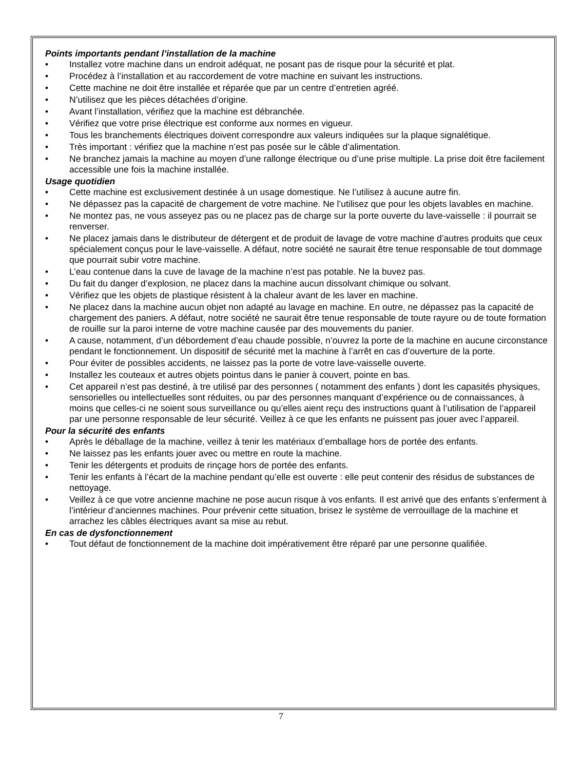Points importants pendant l’installation de la machine
• Installez votre machine dans un endroit adéquat, ne posant pas de risque pour la sécurité et plat.
• Procédez à l’installation et au raccordement de votre machine en suivant les instructions.
• Cette machine ne doit être installée et réparée que par un centre d’entretien agréé.
• N’utilisez que les pièces détachées d’origine.
• Avant l’installation, vérifiez que la machine est débranchée.
• Vérifiez que votre prise électrique est conforme aux normes en vigueur.
• Tous les branchements électriques doivent correspondre aux valeurs indiquées sur la plaque signalétique.
• Très important : vérifiez que la machine n’est pas posée sur le câble d’alimentation.
• Ne branchez jamais la machine au moyen d’une rallonge électrique ou d’une prise multiple. La prise doit être facilement accessible une fois la machine installée.
Usage quotidien
• Cette machine est exclusivement destinée à un usage domestique. Ne l’utilisez à aucune autre fin.
• Ne dépassez pas la capacité de chargement de votre machine. Ne l’utilisez que pour les objets lavables en machine.
• Ne montez pas, ne vous asseyez pas ou ne placez pas de charge sur la porte ouverte du lave-vaisselle : il pourrait se renverser.
• Ne placez jamais dans le distributeur de détergent et de produit de lavage de votre machine d’autres produits que ceux spécialement conçus pour le lave-vaisselle. A défaut, notre société ne saurait être tenue responsable de tout dommage que pourrait subir votre machine.
• L’eau contenue dans la cuve de lavage de la machine n’est pas potable. Ne la buvez pas.
• Du fait du danger d’explosion, ne placez dans la machine aucun dissolvant chimique ou solvant.
• Vérifiez que les objets de plastique résistent à la chaleur avant de les laver en machine.
• Ne placez dans la machine aucun objet non adapté au lavage en machine. En outre, ne dépassez pas la capacité de chargement des paniers. A défaut, notre société ne saurait être tenue responsable de toute rayure ou de toute formation de rouille sur la paroi interne de votre machine causée par des mouvements du panier.
• A cause, notamment, d’un débordement d’eau chaude possible, n’ouvrez la porte de la machine en aucune circonstance pendant le fonctionnement. Un dispositif de sécurité met la machine à l’arrêt en cas d’ouverture de la porte.
• Pour éviter de possibles accidents, ne laissez pas la porte de votre lave-vaisselle ouverte.
• Installez les couteaux et autres objets pointus dans le panier à couvert, pointe en bas.
• Cet appareil n’est pas destiné, à tre utilisé par des personnes ( notamment des enfants ) dont les capasités physiques, sensorielles ou intellectuelles sont réduites, ou par des personnes manquant d’expérience ou de connaissances, à moins que celles-ci ne soient sous surveillance ou qu’elles aient reçu des instructions quant à l’utilisation de l’appareil par une personne responsable de leur sécurité. Veillez à ce que les enfants ne puissent pas jouer avec l’appareil.
Pour la sécurité des enfants
• Après le déballage de la machine, veillez à tenir les matériaux d’emballage hors de portée des enfants.
• Ne laissez pas les enfants jouer avec ou mettre en route la machine.
• Tenir les détergents et produits de rinçage hors de portée des enfants.
• Tenir les enfants à l’écart de la machine pendant qu’elle est ouverte : elle peut contenir des résidus de substances de nettoyage.
• Veillez à ce que votre ancienne machine ne pose aucun risque à vos enfants. Il est arrivé que des enfants s’enferment à l’intérieur d’anciennes machines. Pour prévenir cette situation, brisez le système de verrouillage de la machine et arrachez les câbles électriques avant sa mise au rebut.
En cas de dysfonctionnement
• Tout défaut de fonctionnement de la machine doit impérativement être réparé par une personne qualifiée.
7